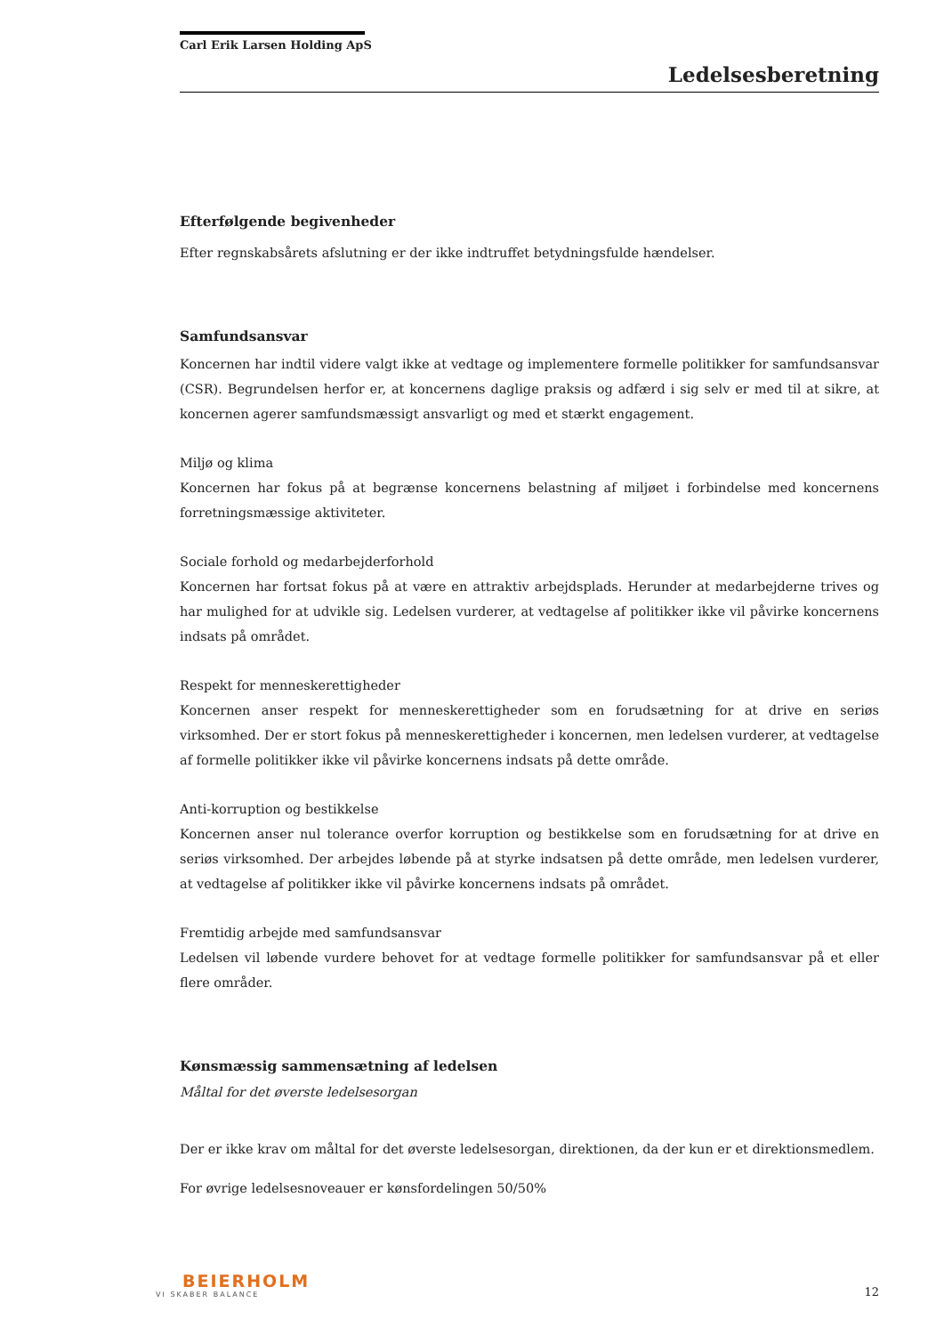Carl Erik Larsen Holding ApS
Ledelsesberetning
Efterfølgende begivenheder
Efter regnskabsårets afslutning er der ikke indtruffet betydningsfulde hændelser.
Samfundsansvar
Koncernen har indtil videre valgt ikke at vedtage og implementere formelle politikker for samfundsansvar (CSR). Begrundelsen herfor er, at koncernens daglige praksis og adfærd i sig selv er med til at sikre, at koncernen agerer samfundsmæssigt ansvarligt og med et stærkt engagement.
Miljø og klima
Koncernen har fokus på at begrænse koncernens belastning af miljøet i forbindelse med koncernens forretningsmæssige aktiviteter.
Sociale forhold og medarbejderforhold
Koncernen har fortsat fokus på at være en attraktiv arbejdsplads. Herunder at medarbejderne trives og har mulighed for at udvikle sig. Ledelsen vurderer, at vedtagelse af politikker ikke vil påvirke koncernens indsats på området.
Respekt for menneskerettigheder
Koncernen anser respekt for menneskerettigheder som en forudsætning for at drive en seriøs virksomhed. Der er stort fokus på menneskerettigheder i koncernen, men ledelsen vurderer, at vedtagelse af formelle politikker ikke vil påvirke koncernens indsats på dette område.
Anti-korruption og bestikkelse
Koncernen anser nul tolerance overfor korruption og bestikkelse som en forudsætning for at drive en seriøs virksomhed. Der arbejdes løbende på at styrke indsatsen på dette område, men ledelsen vurderer, at vedtagelse af politikker ikke vil påvirke koncernens indsats på området.
Fremtidig arbejde med samfundsansvar
Ledelsen vil løbende vurdere behovet for at vedtage formelle politikker for samfundsansvar på et eller flere områder.
Kønsmæssig sammensætning af ledelsen
Måltal for det øverste ledelsesorgan
Der er ikke krav om måltal for det øverste ledelsesorgan, direktionen, da der kun er et direktionsmedlem.
For øvrige ledelsesnoveauer er kønsfordelingen 50/50%
BEIERHOLM
VI SKABER BALANCE
12